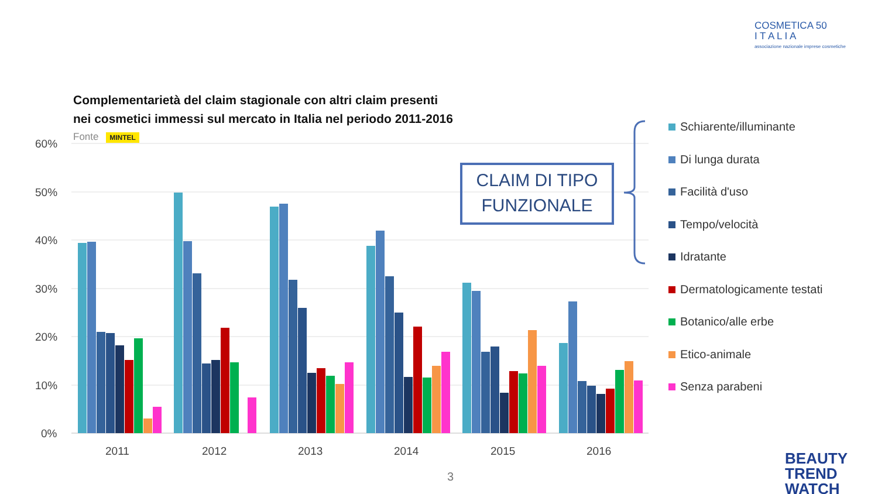COSMETICA 50
I T A L I A
associazione nazionale imprese cosmetiche
Complementarietà del claim stagionale con altri claim presenti
nei cosmetici immessi sul mercato in Italia nel periodo 2011-2016
Fonte MINTEL
60%
50%
40%
30%
20%
10%
0%
2011
2012
2013
2014
2015
2016
CLAIM DI TIPO
FUNZIONALE
Schiarente/illuminante
Di lunga durata
Facilità d'uso
Tempo/velocità
Idratante
Dermatologicamente testati
Botanico/alle erbe
Etico-animale
Senza parabeni
3
BEAUTY
TREND
WATCH